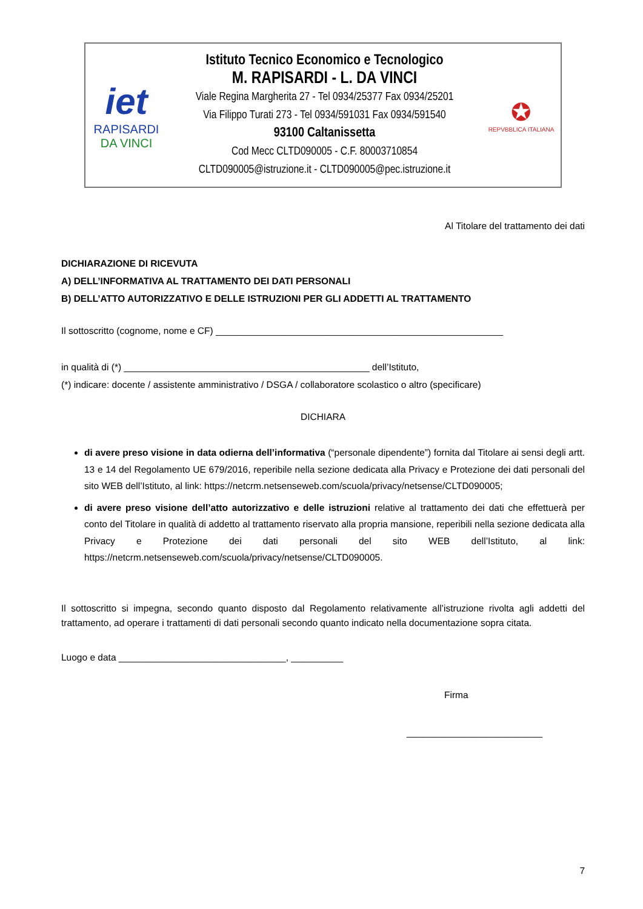iet
RAPISARDI
DA VINCI
Istituto Tecnico Economico e Tecnologico
M. RAPISARDI - L. DA VINCI
Viale Regina Margherita 27 - Tel 0934/25377 Fax 0934/25201
Via Filippo Turati 273 - Tel 0934/591031 Fax 0934/591540
93100 Caltanissetta
Cod Mecc CLTD090005 - C.F. 80003710854
CLTD090005@istruzione.it - CLTD090005@pec.istruzione.it
✪
REPVBBLICA ITALIANA
Al Titolare del trattamento dei dati
DICHIARAZIONE DI RICEVUTA
A) DELL’INFORMATIVA AL TRATTAMENTO DEI DATI PERSONALI
B) DELL’ATTO AUTORIZZATIVO E DELLE ISTRUZIONI PER GLI ADDETTI AL TRATTAMENTO
Il sottoscritto (cognome, nome e CF) _______________________________________________________
in qualità di (*) _______________________________________________ dell’Istituto,
(*) indicare: docente / assistente amministrativo / DSGA / collaboratore scolastico o altro (specificare)
DICHIARA
di avere preso visione in data odierna dell’informativa (“personale dipendente”) fornita dal Titolare ai sensi degli artt. 13 e 14 del Regolamento UE 679/2016, reperibile nella sezione dedicata alla Privacy e Protezione dei dati personali del sito WEB dell’Istituto, al link: https://netcrm.netsenseweb.com/scuola/privacy/netsense/CLTD090005;
di avere preso visione dell’atto autorizzativo e delle istruzioni relative al trattamento dei dati che effettuerà per conto del Titolare in qualità di addetto al trattamento riservato alla propria mansione, reperibili nella sezione dedicata alla Privacy e Protezione dei dati personali del sito WEB dell’Istituto, al link: https://netcrm.netsenseweb.com/scuola/privacy/netsense/CLTD090005.
Il sottoscritto si impegna, secondo quanto disposto dal Regolamento relativamente all’istruzione rivolta agli addetti del trattamento, ad operare i trattamenti di dati personali secondo quanto indicato nella documentazione sopra citata.
Luogo e data ________________________________, __________
Firma
__________________________
7